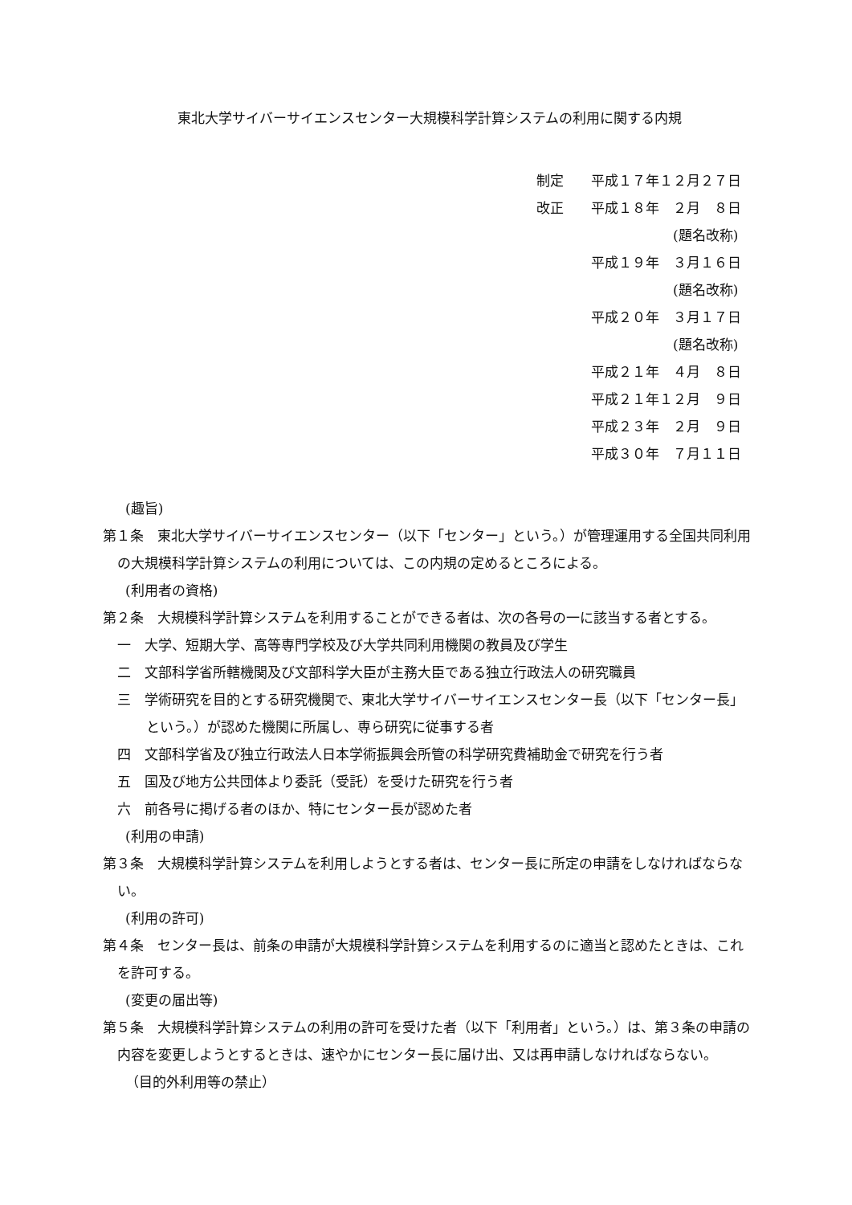東北大学サイバーサイエンスセンター大規模科学計算システムの利用に関する内規
制定　　平成１７年１２月２７日
改正　　平成１８年　２月　８日
　　　　　　　　　　(題名改称)
　　　　平成１９年　３月１６日
　　　　　　　　　　(題名改称)
　　　　平成２０年　３月１７日
　　　　　　　　　　(題名改称)
　　　　平成２１年　４月　８日
　　　　平成２１年１２月　９日
　　　　平成２３年　２月　９日
　　　　平成３０年　７月１１日
(趣旨)
第１条　東北大学サイバーサイエンスセンター（以下「センター」という。）が管理運用する全国共同利用の大規模科学計算システムの利用については、この内規の定めるところによる。
(利用者の資格)
第２条　大規模科学計算システムを利用することができる者は、次の各号の一に該当する者とする。
一　大学、短期大学、高等専門学校及び大学共同利用機関の教員及び学生
二　文部科学省所轄機関及び文部科学大臣が主務大臣である独立行政法人の研究職員
三　学術研究を目的とする研究機関で、東北大学サイバーサイエンスセンター長（以下「センター長」という。）が認めた機関に所属し、専ら研究に従事する者
四　文部科学省及び独立行政法人日本学術振興会所管の科学研究費補助金で研究を行う者
五　国及び地方公共団体より委託（受託）を受けた研究を行う者
六　前各号に掲げる者のほか、特にセンター長が認めた者
(利用の申請)
第３条　大規模科学計算システムを利用しようとする者は、センター長に所定の申請をしなければならない。
(利用の許可)
第４条　センター長は、前条の申請が大規模科学計算システムを利用するのに適当と認めたときは、これを許可する。
(変更の届出等)
第５条　大規模科学計算システムの利用の許可を受けた者（以下「利用者」という。）は、第３条の申請の内容を変更しようとするときは、速やかにセンター長に届け出、又は再申請しなければならない。
（目的外利用等の禁止）